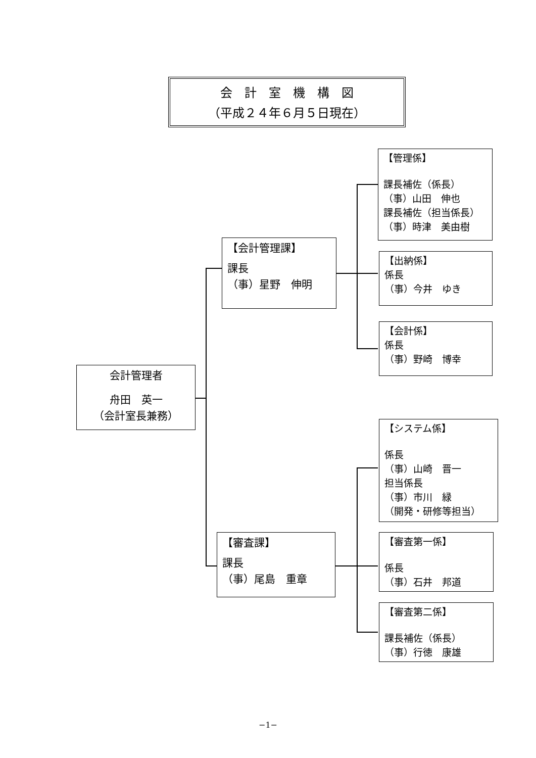会　計　室　機　構　図
（平成２４年６月５日現在）
会計管理者
舟田　英一
（会計室長兼務）
【会計管理課】
課長
（事）星野　伸明
【審査課】
課長
（事）尾島　重章
【管理係】
課長補佐（係長）
（事）山田　伸也
課長補佐（担当係長）
（事）時津　美由樹
【出納係】
係長
（事）今井　ゆき
【会計係】
係長
（事）野崎　博幸
【システム係】
係長
（事）山崎　晋一
担当係長
（事）市川　緑
（開発・研修等担当）
【審査第一係】
係長
（事）石井　邦道
【審査第二係】
課長補佐（係長）
（事）行徳　康雄
−1−